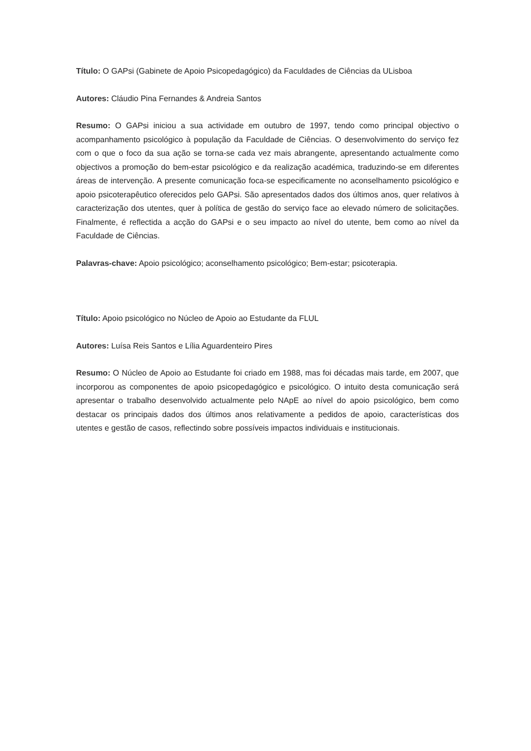Título: O GAPsi (Gabinete de Apoio Psicopedagógico) da Faculdades de Ciências da ULisboa
Autores: Cláudio Pina Fernandes & Andreia Santos
Resumo: O GAPsi iniciou a sua actividade em outubro de 1997, tendo como principal objectivo o acompanhamento psicológico à população da Faculdade de Ciências. O desenvolvimento do serviço fez com o que o foco da sua ação se torna-se cada vez mais abrangente, apresentando actualmente como objectivos a promoção do bem-estar psicológico e da realização académica, traduzindo-se em diferentes áreas de intervenção. A presente comunicação foca-se especificamente no aconselhamento psicológico e apoio psicoterapêutico oferecidos pelo GAPsi. São apresentados dados dos últimos anos, quer relativos à caracterização dos utentes, quer à política de gestão do serviço face ao elevado número de solicitações. Finalmente, é reflectida a acção do GAPsi e o seu impacto ao nível do utente, bem como ao nível da Faculdade de Ciências.
Palavras-chave: Apoio psicológico; aconselhamento psicológico; Bem-estar; psicoterapia.
Título: Apoio psicológico no Núcleo de Apoio ao Estudante da FLUL
Autores: Luísa Reis Santos e Lília Aguardenteiro Pires
Resumo: O Núcleo de Apoio ao Estudante foi criado em 1988, mas foi décadas mais tarde, em 2007, que incorporou as componentes de apoio psicopedagógico e psicológico. O intuito desta comunicação será apresentar o trabalho desenvolvido actualmente pelo NApE ao nível do apoio psicológico, bem como destacar os principais dados dos últimos anos relativamente a pedidos de apoio, características dos utentes e gestão de casos, reflectindo sobre possíveis impactos individuais e institucionais.